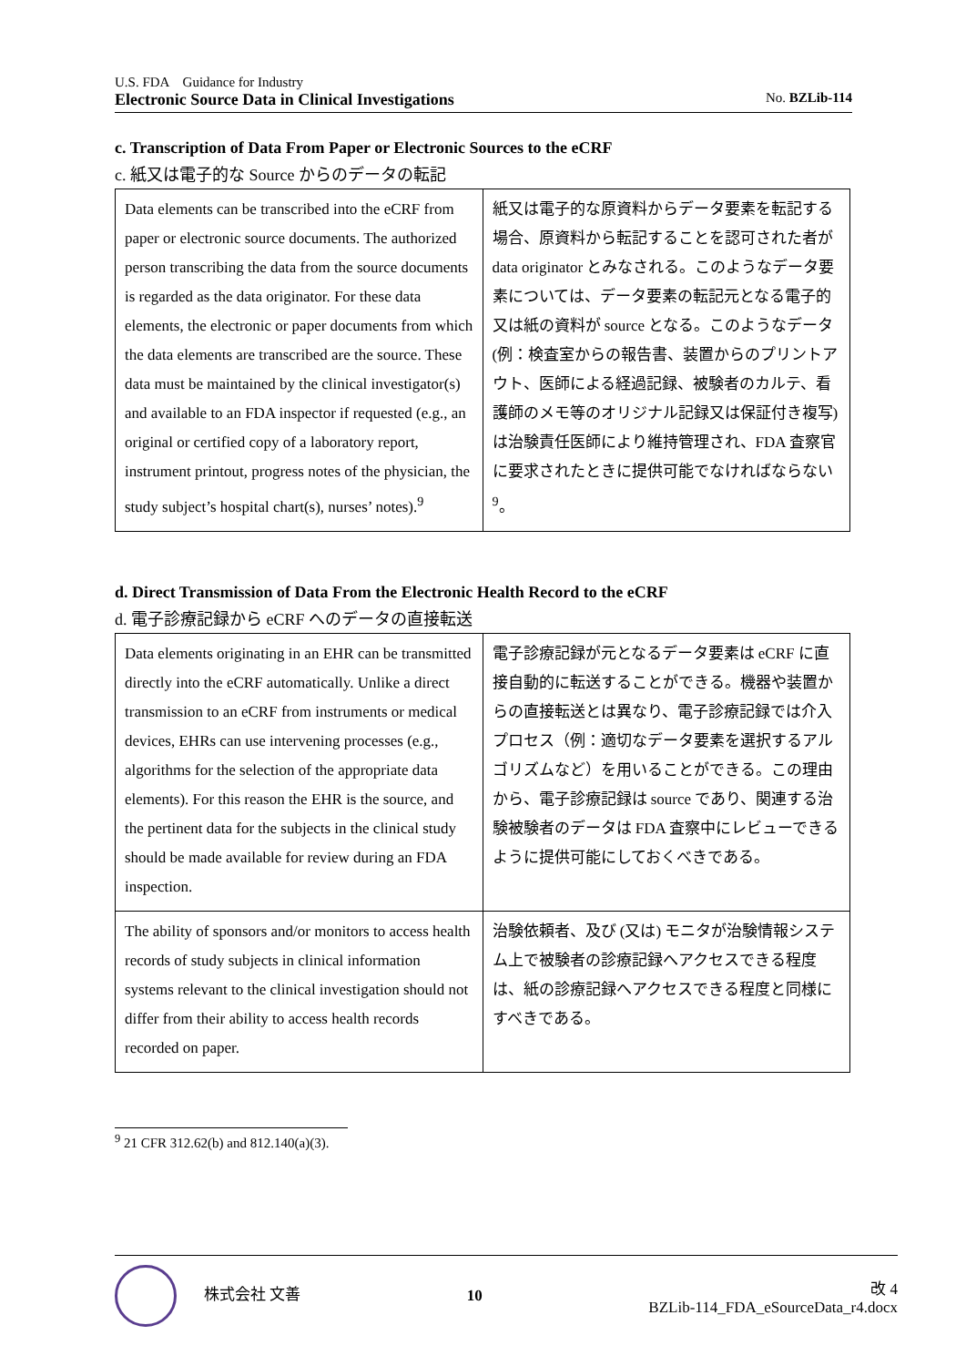U.S. FDA　Guidance for Industry
Electronic Source Data in Clinical Investigations No. BZLib-114
c. Transcription of Data From Paper or Electronic Sources to the eCRF
c. 紙又は電子的な Source からのデータの転記
| Data elements can be transcribed into the eCRF from paper or electronic source documents. The authorized person transcribing the data from the source documents is regarded as the data originator. For these data elements, the electronic or paper documents from which the data elements are transcribed are the source. These data must be maintained by the clinical investigator(s) and available to an FDA inspector if requested (e.g., an original or certified copy of a laboratory report, instrument printout, progress notes of the physician, the study subject’s hospital chart(s), nurses’ notes).<sup>9</sup> | 紙又は電子的な原資料からデータ要素を転記する場合、原資料から転記することを認可された者が data originator とみなされる。このようなデータ要素については、データ要素の転記元となる電子的又は紙の資料が source となる。このようなデータ (例：検査室からの報告書、装置からのプリントアウト、医師による経過記録、被験者のカルテ、看護師のメモ等のオリジナル記録又は保証付き複写) は治験責任医師により維持管理され、FDA 査察官に要求されたときに提供可能でなければならない<sup>9</sup>。 |
d. Direct Transmission of Data From the Electronic Health Record to the eCRF
d. 電子診療記録から eCRF へのデータの直接転送
| Data elements originating in an EHR can be transmitted directly into the eCRF automatically. Unlike a direct transmission to an eCRF from instruments or medical devices, EHRs can use intervening processes (e.g., algorithms for the selection of the appropriate data elements). For this reason the EHR is the source, and the pertinent data for the subjects in the clinical study should be made available for review during an FDA inspection. | 電子診療記録が元となるデータ要素は eCRF に直接自動的に転送することができる。機器や装置からの直接転送とは異なり、電子診療記録では介入プロセス（例：適切なデータ要素を選択するアルゴリズムなど）を用いることができる。この理由から、電子診療記録は source であり、関連する治験被験者のデータは FDA 査察中にレビューできるように提供可能にしておくべきである。 |
| The ability of sponsors and/or monitors to access health records of study subjects in clinical information systems relevant to the clinical investigation should not differ from their ability to access health records recorded on paper. | 治験依頼者、及び (又は) モニタが治験情報システム上で被験者の診療記録へアクセスできる程度は、紙の診療記録へアクセスできる程度と同様にすべきである。 |
<sup>9</sup> 21 CFR 312.62(b) and 812.140(a)(3).
株式会社 文善 10 改 4
BZLib-114_FDA_eSourceData_r4.docx